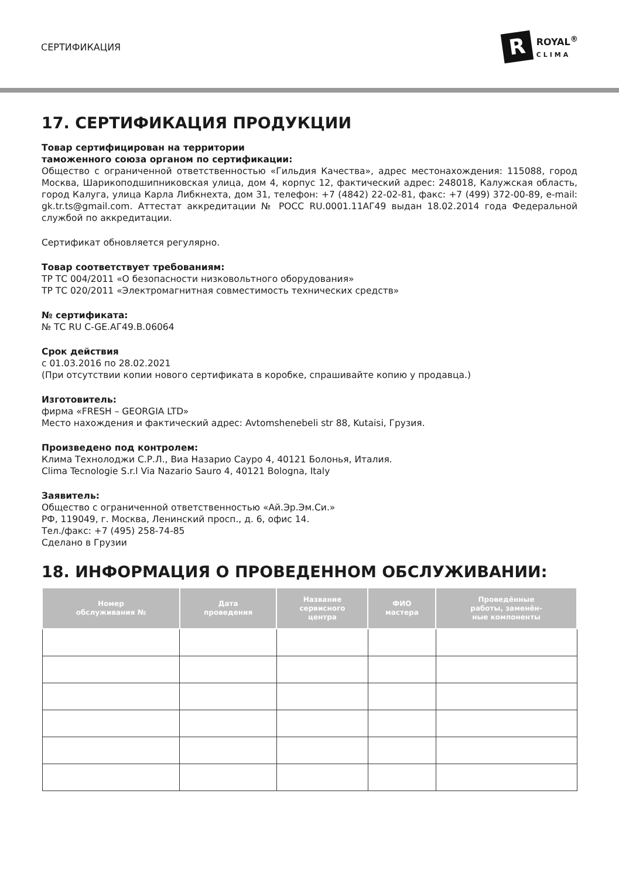СЕРТИФИКАЦИЯ
R
ROYAL<sup>®</sup>
CLIMA
17. СЕРТИФИКАЦИЯ ПРОДУКЦИИ
Товар сертифицирован на территории
таможенного союза органом по сертификации:
Общество с ограниченной ответственностью «Гильдия Качества», адрес местонахождения: 115088, город Москва, Шарикоподшипниковская улица, дом 4, корпус 12, фактический адрес: 248018, Калужская область, город Калуга, улица Карла Либкнехта, дом 31, телефон: +7 (4842) 22-02-81, факс: +7 (499) 372-00-89, e-mail: gk.tr.ts@gmail.com. Аттестат аккредитации № РОСС RU.0001.11АГ49 выдан 18.02.2014 года Федеральной службой по аккредитации.
Сертификат обновляется регулярно.
Товар соответствует требованиям:
ТР ТС 004/2011 «О безопасности низковольтного оборудования»
ТР ТС 020/2011 «Электромагнитная совместимость технических средств»
№ сертификата:
№ ТС RU C-GE.АГ49.В.06064
Срок действия
с 01.03.2016 по 28.02.2021
(При отсутствии копии нового сертификата в коробке, спрашивайте копию у продавца.)
Изготовитель:
фирма «FRESH – GEORGIA LTD»
Место нахождения и фактический адрес: Avtomshenebeli str 88, Kutaisi, Грузия.
Произведено под контролем:
Клима Технолоджи С.Р.Л., Виа Назарио Сауро 4, 40121 Болонья, Италия.
Clima Tecnologie S.r.l Via Nazario Sauro 4, 40121 Bologna, Italy
Заявитель:
Общество с ограниченной ответственностью «Ай.Эр.Эм.Си.»
РФ, 119049, г. Москва, Ленинский просп., д. 6, офис 14.
Тел./факс: +7 (495) 258-74-85
Сделано в Грузии
18. ИНФОРМАЦИЯ О ПРОВЕДЕННОМ ОБСЛУЖИВАНИИ:
| Номер обслуживания № | Дата проведения | Название сервисного центра | ФИО мастера | Проведённые работы, заменён- ные компоненты |
| --- | --- | --- | --- | --- |